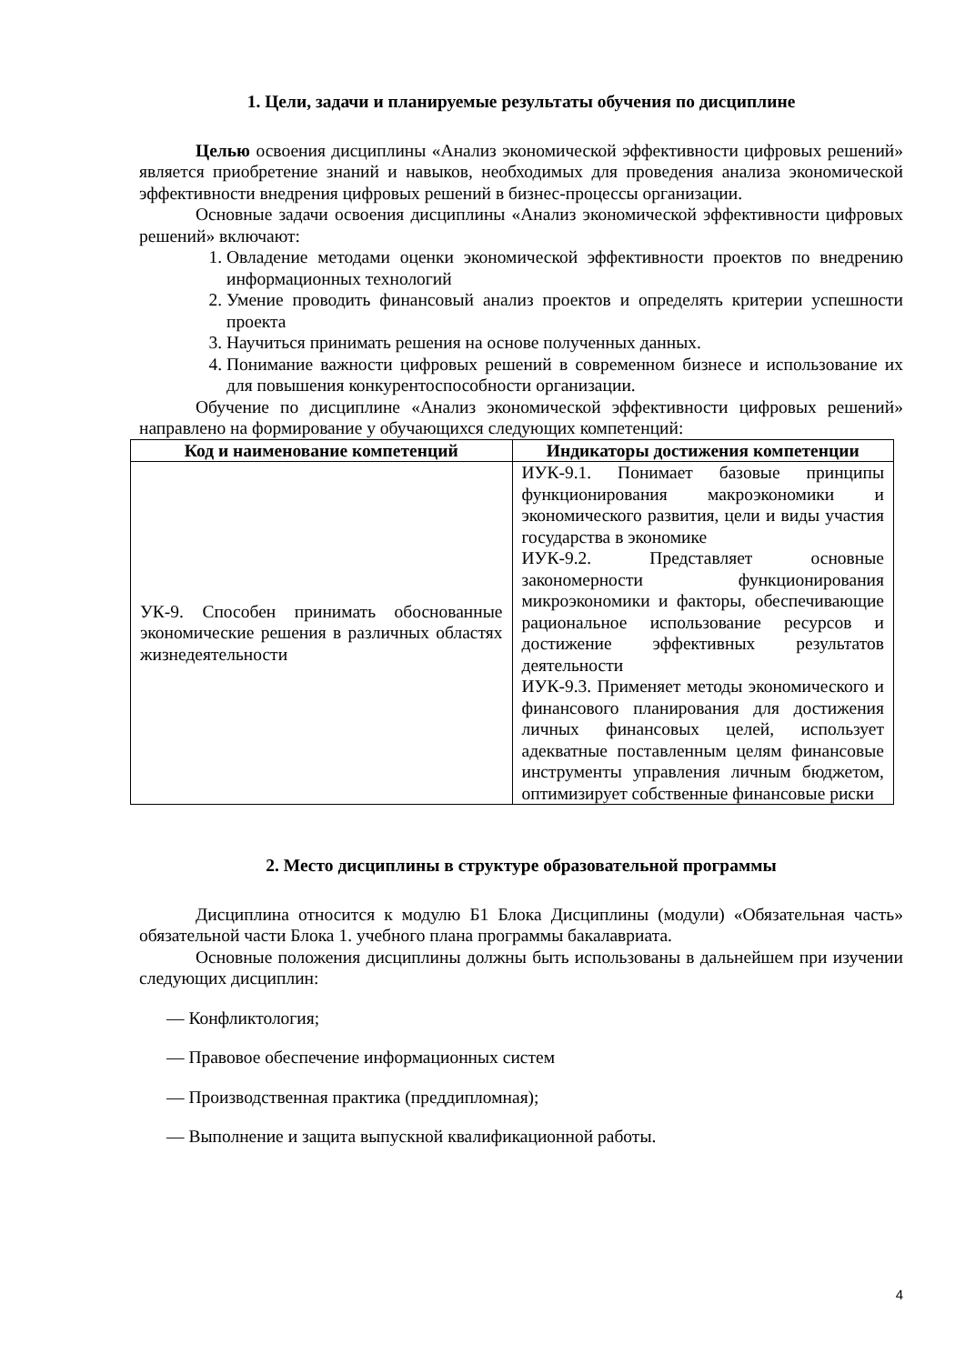1. Цели, задачи и планируемые результаты обучения по дисциплине
Целью освоения дисциплины «Анализ экономической эффективности цифровых решений» является приобретение знаний и навыков, необходимых для проведения анализа экономической эффективности внедрения цифровых решений в бизнес-процессы организации.
Основные задачи освоения дисциплины «Анализ экономической эффективности цифровых решений» включают:
1. Овладение методами оценки экономической эффективности проектов по внедрению информационных технологий
2. Умение проводить финансовый анализ проектов и определять критерии успешности проекта
3. Научиться принимать решения на основе полученных данных.
4. Понимание важности цифровых решений в современном бизнесе и использование их для повышения конкурентоспособности организации.
Обучение по дисциплине «Анализ экономической эффективности цифровых решений» направлено на формирование у обучающихся следующих компетенций:
| Код и наименование компетенций | Индикаторы достижения компетенции |
| --- | --- |
| УК-9. Способен принимать обоснованные экономические решения в различных областях жизнедеятельности | ИУК-9.1. Понимает базовые принципы функционирования макроэкономики и экономического развития, цели и виды участия государства в экономике ИУК-9.2. Представляет основные закономерности функционирования микроэкономики и факторы, обеспечивающие рациональное использование ресурсов и достижение эффективных результатов деятельности ИУК-9.3. Применяет методы экономического и финансового планирования для достижения личных финансовых целей, использует адекватные поставленным целям финансовые инструменты управления личным бюджетом, оптимизирует собственные финансовые риски |
2. Место дисциплины в структуре образовательной программы
Дисциплина относится к модулю Б1 Блока Дисциплины (модули) «Обязательная часть» обязательной части Блока 1. учебного плана программы бакалавриата.
Основные положения дисциплины должны быть использованы в дальнейшем при изучении следующих дисциплин:
— Конфликтология;
— Правовое обеспечение информационных систем
— Производственная практика (преддипломная);
— Выполнение и защита выпускной квалификационной работы.
4